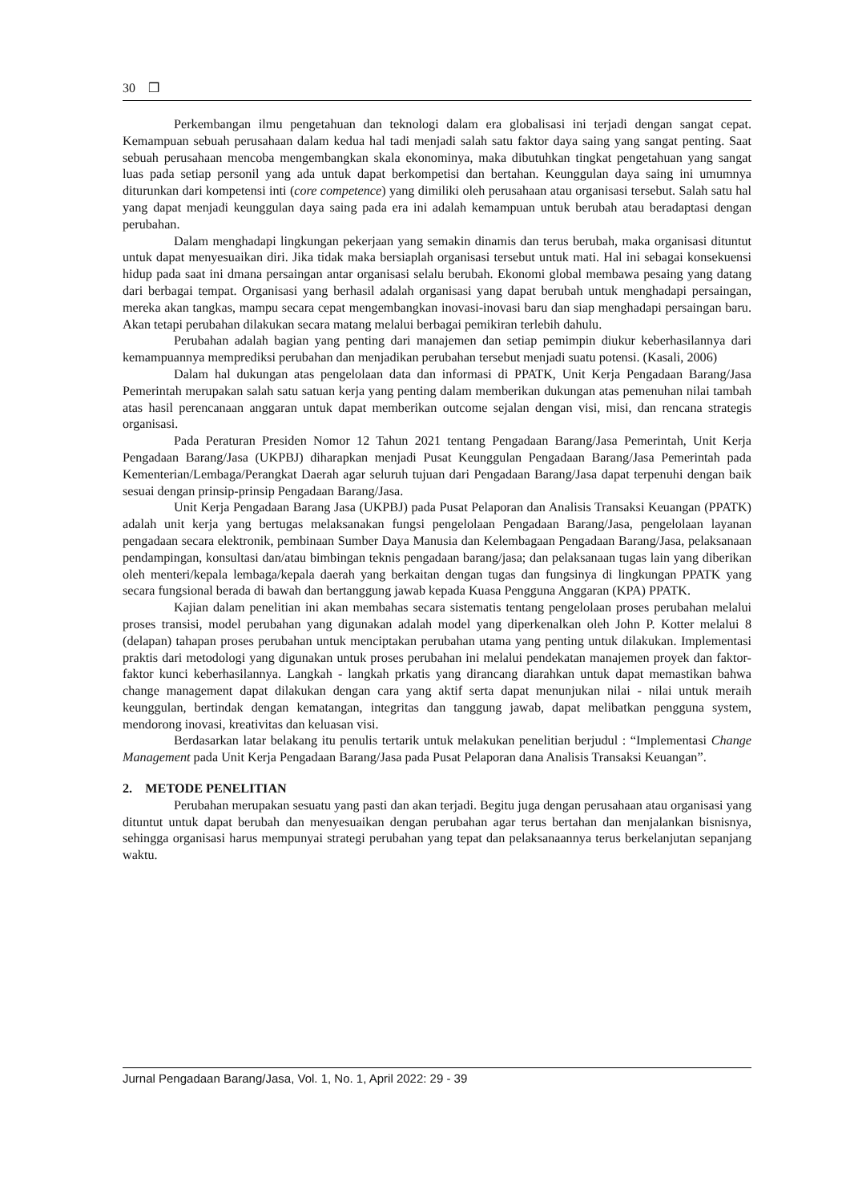30 ❒
Perkembangan ilmu pengetahuan dan teknologi dalam era globalisasi ini terjadi dengan sangat cepat. Kemampuan sebuah perusahaan dalam kedua hal tadi menjadi salah satu faktor daya saing yang sangat penting. Saat sebuah perusahaan mencoba mengembangkan skala ekonominya, maka dibutuhkan tingkat pengetahuan yang sangat luas pada setiap personil yang ada untuk dapat berkompetisi dan bertahan. Keunggulan daya saing ini umumnya diturunkan dari kompetensi inti (core competence) yang dimiliki oleh perusahaan atau organisasi tersebut. Salah satu hal yang dapat menjadi keunggulan daya saing pada era ini adalah kemampuan untuk berubah atau beradaptasi dengan perubahan.
Dalam menghadapi lingkungan pekerjaan yang semakin dinamis dan terus berubah, maka organisasi dituntut untuk dapat menyesuaikan diri. Jika tidak maka bersiaplah organisasi tersebut untuk mati. Hal ini sebagai konsekuensi hidup pada saat ini dmana persaingan antar organisasi selalu berubah. Ekonomi global membawa pesaing yang datang dari berbagai tempat. Organisasi yang berhasil adalah organisasi yang dapat berubah untuk menghadapi persaingan, mereka akan tangkas, mampu secara cepat mengembangkan inovasi-inovasi baru dan siap menghadapi persaingan baru. Akan tetapi perubahan dilakukan secara matang melalui berbagai pemikiran terlebih dahulu.
Perubahan adalah bagian yang penting dari manajemen dan setiap pemimpin diukur keberhasilannya dari kemampuannya memprediksi perubahan dan menjadikan perubahan tersebut menjadi suatu potensi. (Kasali, 2006)
Dalam hal dukungan atas pengelolaan data dan informasi di PPATK, Unit Kerja Pengadaan Barang/Jasa Pemerintah merupakan salah satu satuan kerja yang penting dalam memberikan dukungan atas pemenuhan nilai tambah atas hasil perencanaan anggaran untuk dapat memberikan outcome sejalan dengan visi, misi, dan rencana strategis organisasi.
Pada Peraturan Presiden Nomor 12 Tahun 2021 tentang Pengadaan Barang/Jasa Pemerintah, Unit Kerja Pengadaan Barang/Jasa (UKPBJ) diharapkan menjadi Pusat Keunggulan Pengadaan Barang/Jasa Pemerintah pada Kementerian/Lembaga/Perangkat Daerah agar seluruh tujuan dari Pengadaan Barang/Jasa dapat terpenuhi dengan baik sesuai dengan prinsip-prinsip Pengadaan Barang/Jasa.
Unit Kerja Pengadaan Barang Jasa (UKPBJ) pada Pusat Pelaporan dan Analisis Transaksi Keuangan (PPATK) adalah unit kerja yang bertugas melaksanakan fungsi pengelolaan Pengadaan Barang/Jasa, pengelolaan layanan pengadaan secara elektronik, pembinaan Sumber Daya Manusia dan Kelembagaan Pengadaan Barang/Jasa, pelaksanaan pendampingan, konsultasi dan/atau bimbingan teknis pengadaan barang/jasa; dan pelaksanaan tugas lain yang diberikan oleh menteri/kepala lembaga/kepala daerah yang berkaitan dengan tugas dan fungsinya di lingkungan PPATK yang secara fungsional berada di bawah dan bertanggung jawab kepada Kuasa Pengguna Anggaran (KPA) PPATK.
Kajian dalam penelitian ini akan membahas secara sistematis tentang pengelolaan proses perubahan melalui proses transisi, model perubahan yang digunakan adalah model yang diperkenalkan oleh John P. Kotter melalui 8 (delapan) tahapan proses perubahan untuk menciptakan perubahan utama yang penting untuk dilakukan. Implementasi praktis dari metodologi yang digunakan untuk proses perubahan ini melalui pendekatan manajemen proyek dan faktor-faktor kunci keberhasilannya. Langkah - langkah prkatis yang dirancang diarahkan untuk dapat memastikan bahwa change management dapat dilakukan dengan cara yang aktif serta dapat menunjukan nilai - nilai untuk meraih keunggulan, bertindak dengan kematangan, integritas dan tanggung jawab, dapat melibatkan pengguna system, mendorong inovasi, kreativitas dan keluasan visi.
Berdasarkan latar belakang itu penulis tertarik untuk melakukan penelitian berjudul : “Implementasi Change Management pada Unit Kerja Pengadaan Barang/Jasa pada Pusat Pelaporan dana Analisis Transaksi Keuangan”.
2. METODE PENELITIAN
Perubahan merupakan sesuatu yang pasti dan akan terjadi. Begitu juga dengan perusahaan atau organisasi yang dituntut untuk dapat berubah dan menyesuaikan dengan perubahan agar terus bertahan dan menjalankan bisnisnya, sehingga organisasi harus mempunyai strategi perubahan yang tepat dan pelaksanaannya terus berkelanjutan sepanjang waktu.
Jurnal Pengadaan Barang/Jasa, Vol. 1, No. 1, April 2022: 29 - 39